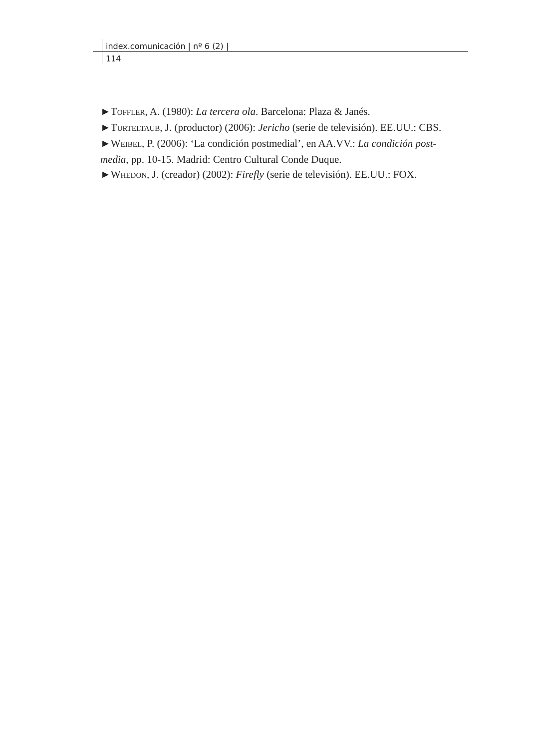index.comunicación | nº 6 (2) |
114
►TOFFLER, A. (1980): La tercera ola. Barcelona: Plaza & Janés.
►TURTELTAUB, J. (productor) (2006): Jericho (serie de televisión). EE.UU.: CBS.
►WEIBEL, P. (2006): ‘La condición postmedial’, en AA.VV.: La condición post-media, pp. 10-15. Madrid: Centro Cultural Conde Duque.
►WHEDON, J. (creador) (2002): Firefly (serie de televisión). EE.UU.: FOX.